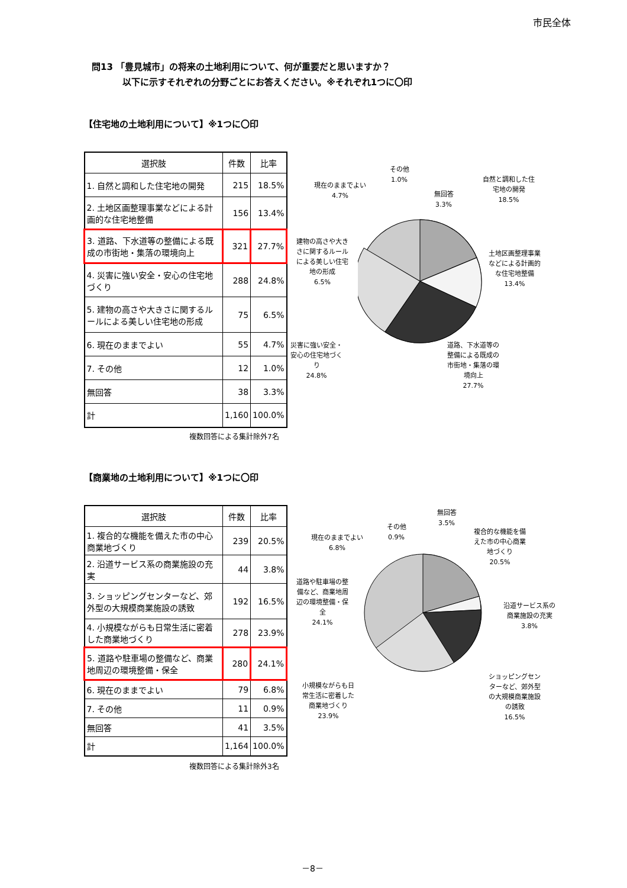市民全体
問13 「豊見城市」の将来の土地利用について、何が重要だと思いますか？
以下に示すそれぞれの分野ごとにお答えください。※それぞれ1つに〇印
【住宅地の土地利用について】※1つに〇印
| 選択肢 | 件数 | 比率 |
| --- | --- | --- |
| 1. 自然と調和した住宅地の開発 | 215 | 18.5% |
| 2. 土地区画整理事業などによる計画的な住宅地整備 | 156 | 13.4% |
| 3. 道路、下水道等の整備による既成の市街地・集落の環境向上 | 321 | 27.7% |
| 4. 災害に強い安全・安心の住宅地づくり | 288 | 24.8% |
| 5. 建物の高さや大きさに関するルールによる美しい住宅地の形成 | 75 | 6.5% |
| 6. 現在のままでよい | 55 | 4.7% |
| 7. その他 | 12 | 1.0% |
| 無回答 | 38 | 3.3% |
| 計 | 1,160 | 100.0% |
複数回答による集計除外7名
自然と調和した住宅地の開発
18.5%
土地区画整理事業などによる計画的な住宅地整備
13.4%
道路、下水道等の整備による既成の市街地・集落の環境向上
27.7%
災害に強い安全・安心の住宅地づくり
24.8%
建物の高さや大きさに関するルールによる美しい住宅地の形成
6.5%
現在のままでよい
4.7%
その他
1.0%
無回答
3.3%
【商業地の土地利用について】※1つに〇印
| 選択肢 | 件数 | 比率 |
| --- | --- | --- |
| 1. 複合的な機能を備えた市の中心商業地づくり | 239 | 20.5% |
| 2. 沿道サービス系の商業施設の充実 | 44 | 3.8% |
| 3. ショッピングセンターなど、郊外型の大規模商業施設の誘致 | 192 | 16.5% |
| 4. 小規模ながらも日常生活に密着した商業地づくり | 278 | 23.9% |
| 5. 道路や駐車場の整備など、商業地周辺の環境整備・保全 | 280 | 24.1% |
| 6. 現在のままでよい | 79 | 6.8% |
| 7. その他 | 11 | 0.9% |
| 無回答 | 41 | 3.5% |
| 計 | 1,164 | 100.0% |
複数回答による集計除外3名
複合的な機能を備えた市の中心商業地づくり
20.5%
沿道サービス系の商業施設の充実
3.8%
ショッピングセンターなど、郊外型の大規模商業施設の誘致
16.5%
小規模ながらも日常生活に密着した商業地づくり
23.9%
道路や駐車場の整備など、商業地周辺の環境整備・保全
24.1%
現在のままでよい
6.8%
その他
0.9%
無回答
3.5%
－8－